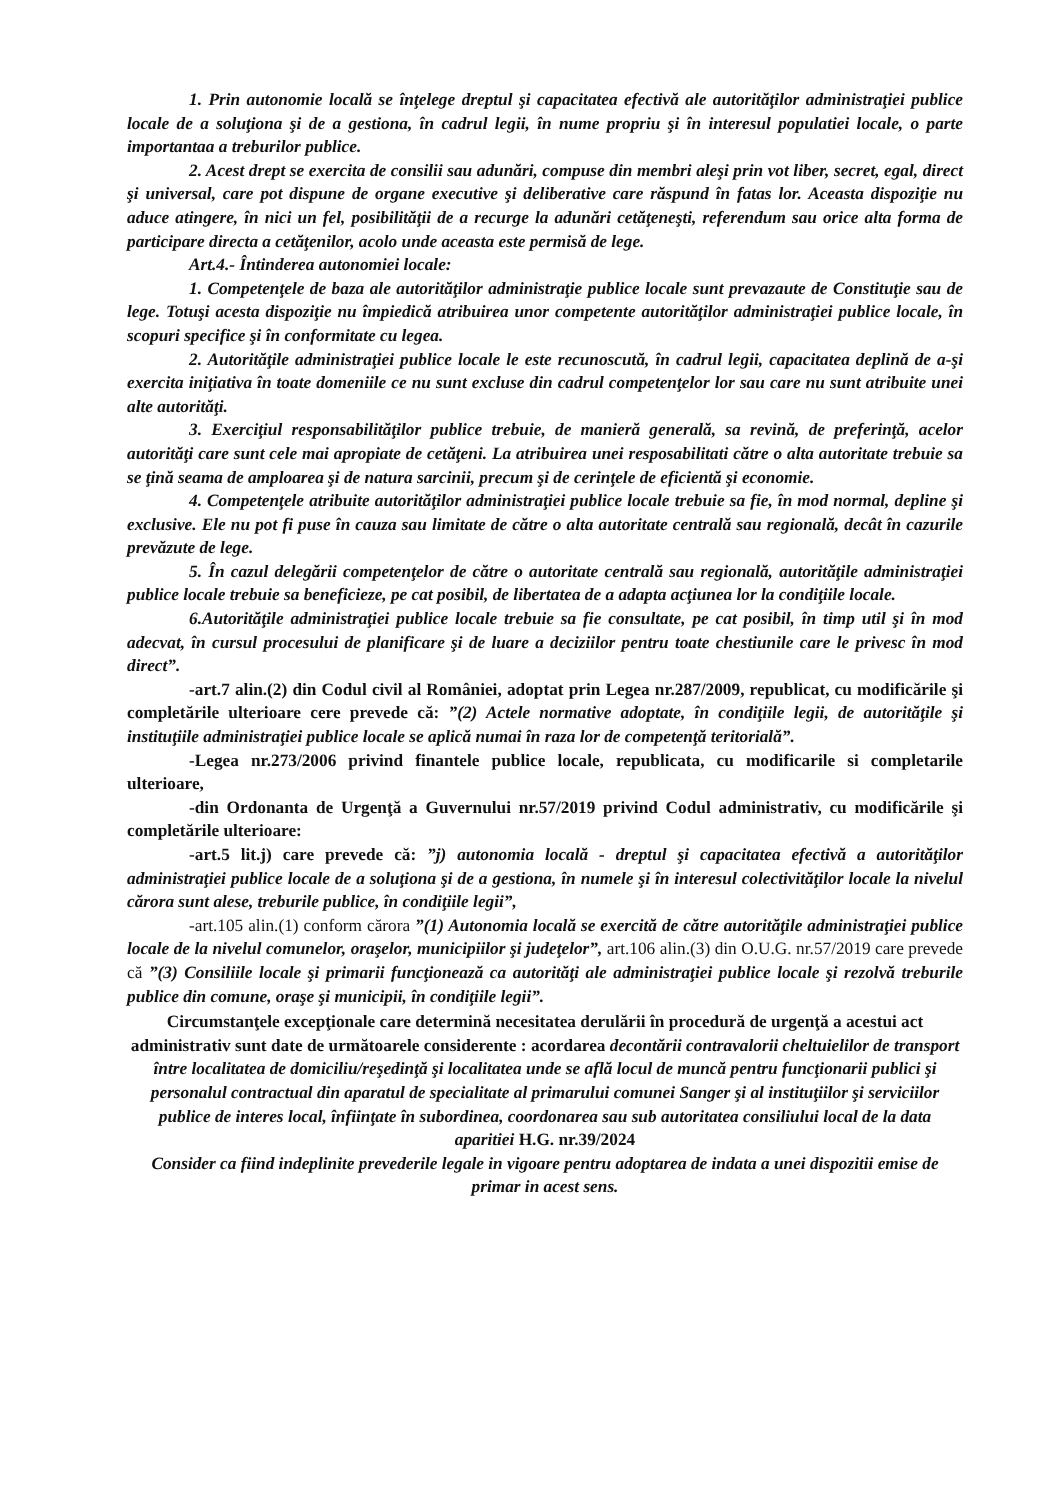1. Prin autonomie locală se înţelege dreptul şi capacitatea efectivă ale autorităţilor administraţiei publice locale de a soluţiona şi de a gestiona, în cadrul legii, în nume propriu şi în interesul populatiei locale, o parte importantaa a treburilor publice.
2. Acest drept se exercita de consilii sau adunări, compuse din membri aleşi prin vot liber, secret, egal, direct şi universal, care pot dispune de organe executive şi deliberative care răspund în fatas lor. Aceasta dispoziţie nu aduce atingere, în nici un fel, posibilităţii de a recurge la adunări cetăţeneşti, referendum sau orice alta forma de participare directa a cetăţenilor, acolo unde aceasta este permisă de lege.
Art.4.- Întinderea autonomiei locale:
1. Competenţele de baza ale autorităţilor administraţie publice locale sunt prevazaute de Constituţie sau de lege. Totuşi acesta dispoziţie nu împiedică atribuirea unor competente autorităţilor administraţiei publice locale, în scopuri specifice şi în conformitate cu legea.
2. Autorităţile administraţiei publice locale le este recunoscută, în cadrul legii, capacitatea deplină de a-şi exercita iniţiativa în toate domeniile ce nu sunt excluse din cadrul competenţelor lor sau care nu sunt atribuite unei alte autorităţi.
3. Exerciţiul responsabilităţilor publice trebuie, de manieră generală, sa revină, de preferinţă, acelor autorităţi care sunt cele mai apropiate de cetăţeni. La atribuirea unei resposabilitati către o alta autoritate trebuie sa se ţină seama de amploarea şi de natura sarcinii, precum şi de cerinţele de eficientă şi economie.
4. Competenţele atribuite autorităţilor administraţiei publice locale trebuie sa fie, în mod normal, depline şi exclusive. Ele nu pot fi puse în cauza sau limitate de către o alta autoritate centrală sau regională, decât în cazurile prevăzute de lege.
5. În cazul delegării competenţelor de către o autoritate centrală sau regională, autorităţile administraţiei publice locale trebuie sa beneficieze, pe cat posibil, de libertatea de a adapta acţiunea lor la condiţiile locale.
6.Autorităţile administraţiei publice locale trebuie sa fie consultate, pe cat posibil, în timp util şi în mod adecvat, în cursul procesului de planificare şi de luare a deciziilor pentru toate chestiunile care le privesc în mod direct”.
-art.7 alin.(2) din Codul civil al României, adoptat prin Legea nr.287/2009, republicat, cu modificările şi completările ulterioare cere prevede că: ”(2) Actele normative adoptate, în condiţiile legii, de autorităţile şi instituţiile administraţiei publice locale se aplică numai în raza lor de competenţă teritorială”.
-Legea nr.273/2006 privind finantele publice locale, republicata, cu modificarile si completarile ulterioare,
-din Ordonanta de Urgenţă a Guvernului nr.57/2019 privind Codul administrativ, cu modificările şi completările ulterioare:
-art.5 lit.j) care prevede că: ”j) autonomia locală - dreptul şi capacitatea efectivă a autorităţilor administraţiei publice locale de a soluţiona şi de a gestiona, în numele şi în interesul colectivităţilor locale la nivelul cărora sunt alese, treburile publice, în condiţiile legii”,
-art.105 alin.(1) conform cărora ”(1) Autonomia locală se exercită de către autorităţile administraţiei publice locale de la nivelul comunelor, oraşelor, municipiilor şi judeţelor”, art.106 alin.(3) din O.U.G. nr.57/2019 care prevede că ”(3) Consiliile locale şi primarii funcţionează ca autorităţi ale administraţiei publice locale şi rezolvă treburile publice din comune, oraşe şi municipii, în condiţiile legii”.
Circumstanţele excepţionale care determină necesitatea derulării în procedură de urgenţă a acestui act administrativ sunt date de următoarele considerente : acordarea decontării contravalorii cheltuielilor de transport între localitatea de domiciliu/reşedinţă şi localitatea unde se află locul de muncă pentru funcţionarii publici şi personalul contractual din aparatul de specialitate al primarului comunei Sanger şi al instituţiilor şi serviciilor publice de interes local, înfiinţate în subordinea, coordonarea sau sub autoritatea consiliului local de la data aparitiei H.G. nr.39/2024
Consider ca fiind indeplinite prevederile legale in vigoare pentru adoptarea de indata a unei dispozitii emise de primar in acest sens.